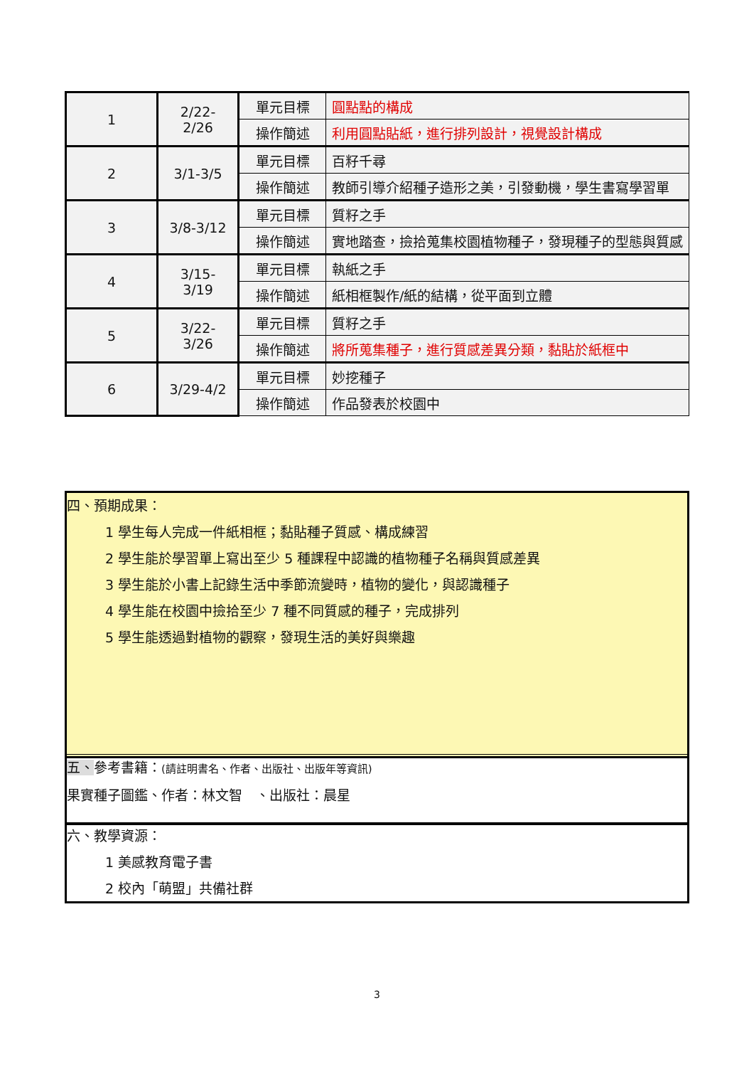| 1 | 2/22- 2/26 | 單元目標 | 圓點點的構成 |
| | | 操作簡述 | 利用圓點貼紙，進行排列設計，視覺設計構成 |
| 2 | 3/1-3/5 | 單元目標 | 百籽千尋 |
| | | 操作簡述 | 教師引導介紹種子造形之美，引發動機，學生書寫學習單 |
| 3 | 3/8-3/12 | 單元目標 | 質籽之手 |
| | | 操作簡述 | 實地踏查，撿拾蒐集校園植物種子，發現種子的型態與質感 |
| 4 | 3/15- 3/19 | 單元目標 | 執紙之手 |
| | | 操作簡述 | 紙相框製作/紙的結構，從平面到立體 |
| 5 | 3/22- 3/26 | 單元目標 | 質籽之手 |
| | | 操作簡述 | 將所蒐集種子，進行質感差異分類，黏貼於紙框中 |
| 6 | 3/29-4/2 | 單元目標 | 妙挖種子 |
| | | 操作簡述 | 作品發表於校園中 |
四、預期成果：
1 學生每人完成一件紙相框；黏貼種子質感、構成練習
2 學生能於學習單上寫出至少 5 種課程中認識的植物種子名稱與質感差異
3 學生能於小書上記錄生活中季節流變時，植物的變化，與認識種子
4 學生能在校園中撿拾至少 7 種不同質感的種子，完成排列
5 學生能透過對植物的觀察，發現生活的美好與樂趣
五、參考書籍：(請註明書名、作者、出版社、出版年等資訊)
果實種子圖鑑、作者：林文智　、出版社：晨星
六、教學資源：
1 美感教育電子書
2 校內「萌盟」共備社群
3